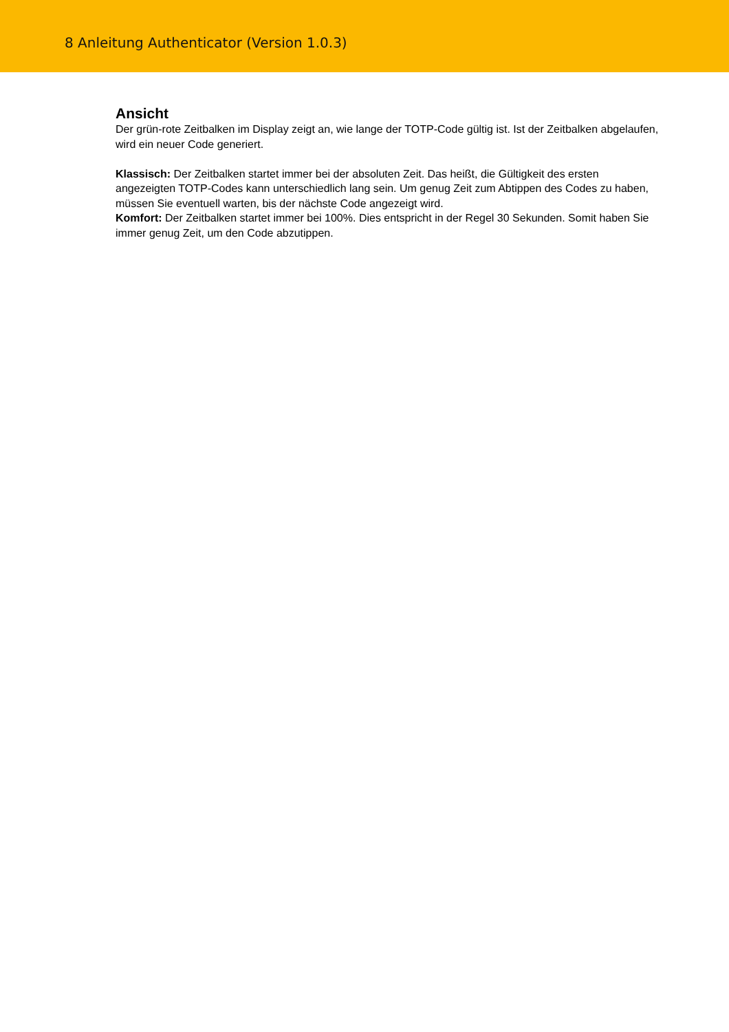8 Anleitung Authenticator (Version 1.0.3)
Ansicht
Der grün-rote Zeitbalken im Display zeigt an, wie lange der TOTP-Code gültig ist. Ist der Zeitbalken abgelaufen, wird ein neuer Code generiert.
Klassisch: Der Zeitbalken startet immer bei der absoluten Zeit. Das heißt, die Gültigkeit des ersten angezeigten TOTP-Codes kann unterschiedlich lang sein. Um genug Zeit zum Abtippen des Codes zu haben, müssen Sie eventuell warten, bis der nächste Code angezeigt wird.
Komfort: Der Zeitbalken startet immer bei 100%. Dies entspricht in der Regel 30 Sekunden. Somit haben Sie immer genug Zeit, um den Code abzutippen.